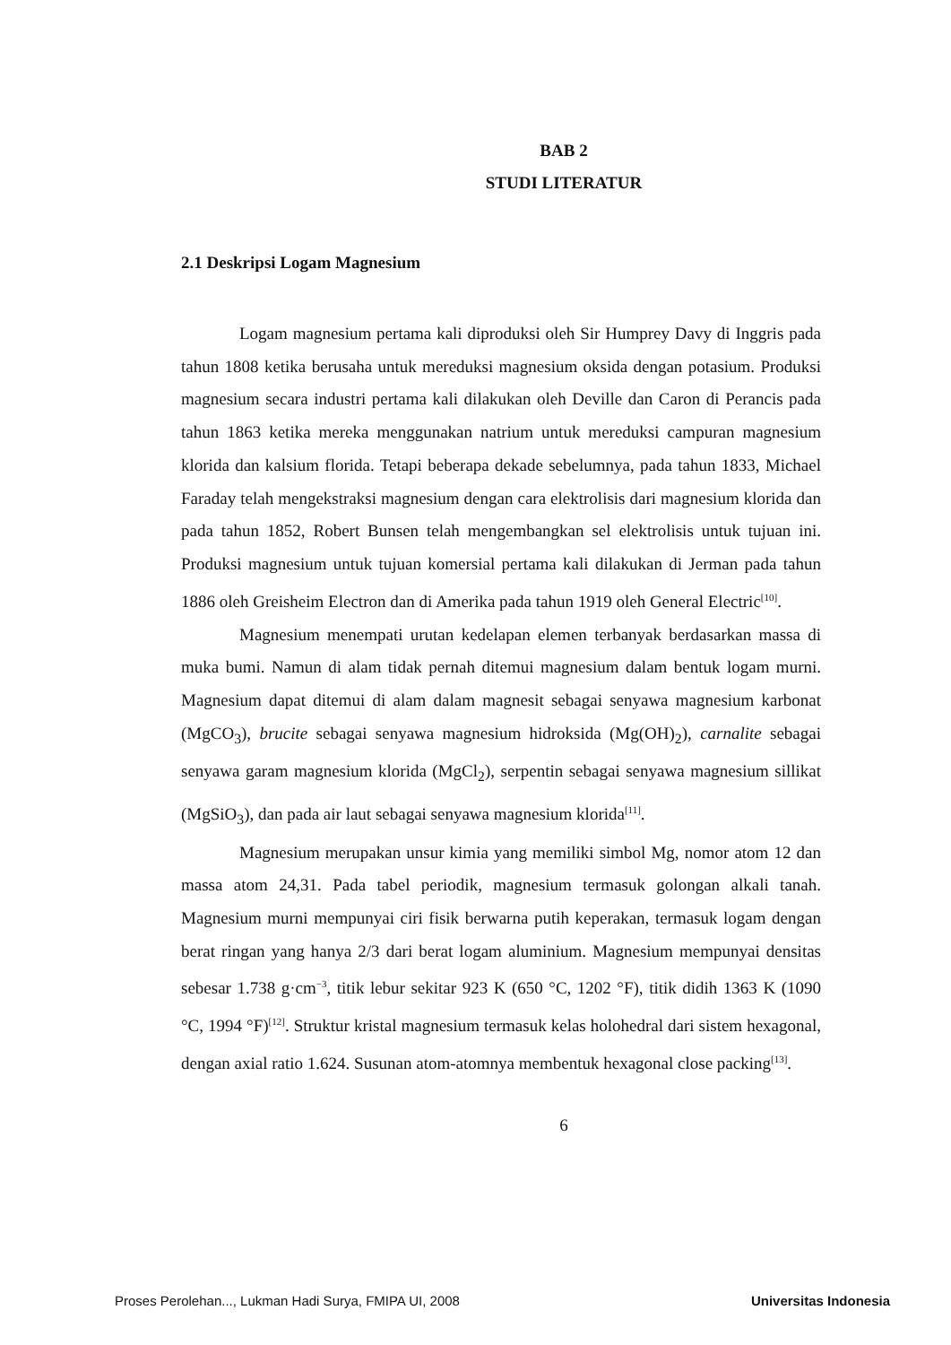BAB 2
STUDI LITERATUR
2.1 Deskripsi Logam Magnesium
Logam magnesium pertama kali diproduksi oleh Sir Humprey Davy di Inggris pada tahun 1808 ketika berusaha untuk mereduksi magnesium oksida dengan potasium. Produksi magnesium secara industri pertama kali dilakukan oleh Deville dan Caron di Perancis pada tahun 1863 ketika mereka menggunakan natrium untuk mereduksi campuran magnesium klorida dan kalsium florida. Tetapi beberapa dekade sebelumnya, pada tahun 1833, Michael Faraday telah mengekstraksi magnesium dengan cara elektrolisis dari magnesium klorida dan pada tahun 1852, Robert Bunsen telah mengembangkan sel elektrolisis untuk tujuan ini. Produksi magnesium untuk tujuan komersial pertama kali dilakukan di Jerman pada tahun 1886 oleh Greisheim Electron dan di Amerika pada tahun 1919 oleh General Electric<sup>[10]</sup>.
Magnesium menempati urutan kedelapan elemen terbanyak berdasarkan massa di muka bumi. Namun di alam tidak pernah ditemui magnesium dalam bentuk logam murni. Magnesium dapat ditemui di alam dalam magnesit sebagai senyawa magnesium karbonat (MgCO<sub>3</sub>), brucite sebagai senyawa magnesium hidroksida (Mg(OH)<sub>2</sub>), carnalite sebagai senyawa garam magnesium klorida (MgCl<sub>2</sub>), serpentin sebagai senyawa magnesium sillikat (MgSiO<sub>3</sub>), dan pada air laut sebagai senyawa magnesium klorida<sup>[11]</sup>.
Magnesium merupakan unsur kimia yang memiliki simbol Mg, nomor atom 12 dan massa atom 24,31. Pada tabel periodik, magnesium termasuk golongan alkali tanah. Magnesium murni mempunyai ciri fisik berwarna putih keperakan, termasuk logam dengan berat ringan yang hanya 2/3 dari berat logam aluminium. Magnesium mempunyai densitas sebesar 1.738 g·cm<sup>−3</sup>, titik lebur sekitar 923 K (650 °C, 1202 °F), titik didih 1363 K (1090 °C, 1994 °F)<sup>[12]</sup>. Struktur kristal magnesium termasuk kelas holohedral dari sistem hexagonal, dengan axial ratio 1.624. Susunan atom-atomnya membentuk hexagonal close packing<sup>[13]</sup>.
6
Proses Perolehan..., Lukman Hadi Surya, FMIPA UI, 2008 Universitas Indonesia